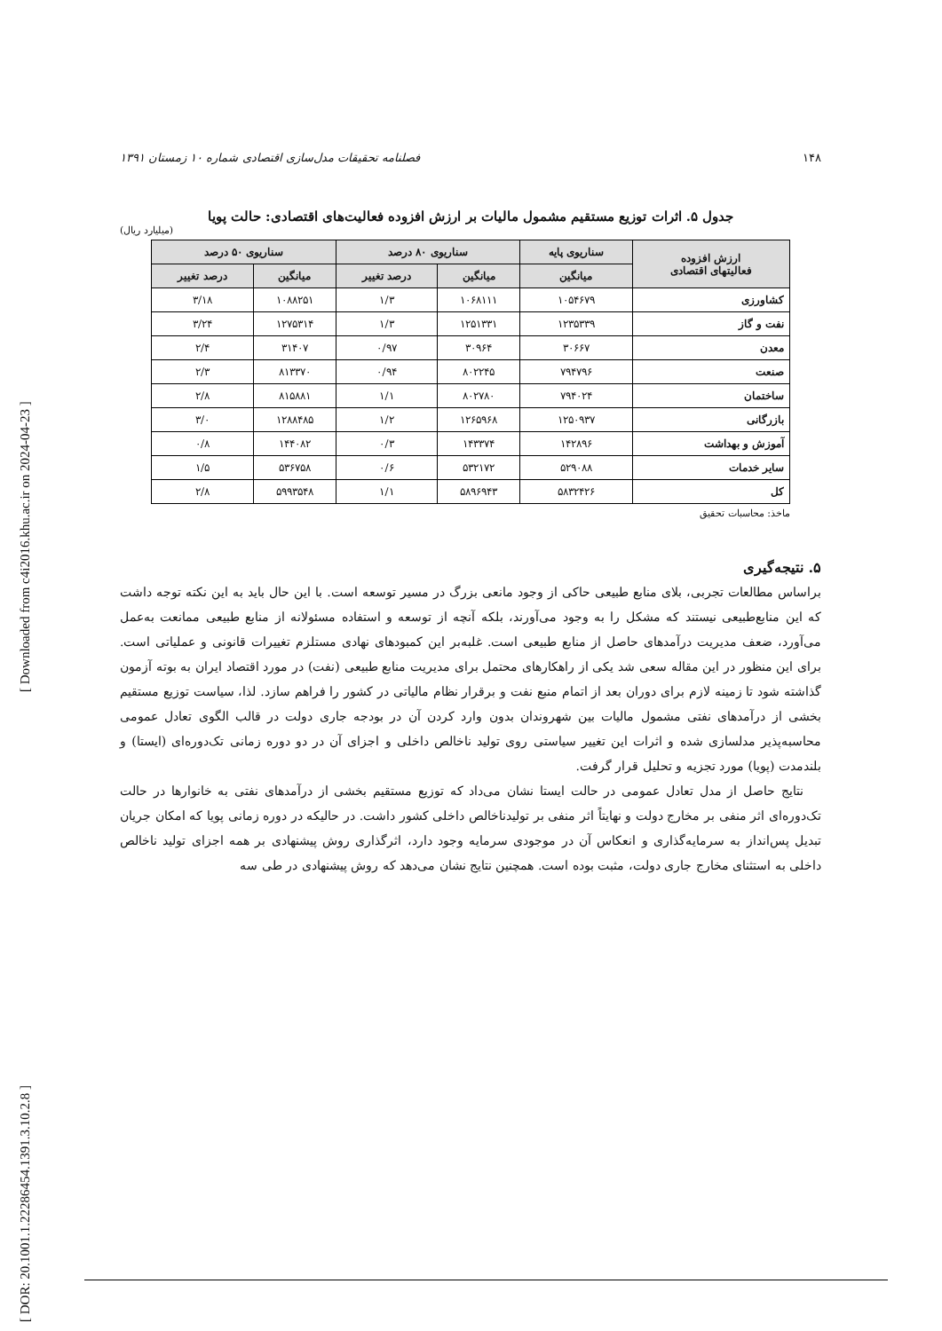[ Downloaded from c4i2016.khu.ac.ir on 2024-04-23 ]
[ DOR: 20.1001.1.22286454.1391.3.10.2.8 ]
۱۴۸ فصلنامه تحقیقات مدل‌سازی اقتصادی شماره ۱۰ زمستان ۱۳۹۱
جدول ۵. اثرات توزیع مستقیم مشمول مالیات بر ارزش افزوده فعالیت‌های اقتصادی: حالت پویا
(میلیارد ریال)
| ارزش افزوده فعالیتهای اقتصادی | سناریوی پایه | سناریوی ۸۰ درصد | | سناریوی ۵۰ درصد | |
| --- | --- | --- | --- | --- | --- |
| | میانگین | میانگین | درصد تغییر | میانگین | درصد تغییر |
| کشاورزی | ۱۰۵۴۶۷۹ | ۱۰۶۸۱۱۱ | ۱/۳ | ۱۰۸۸۲۵۱ | ۳/۱۸ |
| نفت و گاز | ۱۲۳۵۳۳۹ | ۱۲۵۱۳۳۱ | ۱/۳ | ۱۲۷۵۳۱۴ | ۳/۲۴ |
| معدن | ۳۰۶۶۷ | ۳۰۹۶۴ | ۰/۹۷ | ۳۱۴۰۷ | ۲/۴ |
| صنعت | ۷۹۴۷۹۶ | ۸۰۲۲۴۵ | ۰/۹۴ | ۸۱۳۳۷۰ | ۲/۳ |
| ساختمان | ۷۹۴۰۲۴ | ۸۰۲۷۸۰ | ۱/۱ | ۸۱۵۸۸۱ | ۲/۸ |
| بازرگانی | ۱۲۵۰۹۳۷ | ۱۲۶۵۹۶۸ | ۱/۲ | ۱۲۸۸۴۸۵ | ۳/۰ |
| آموزش و بهداشت | ۱۴۲۸۹۶ | ۱۴۳۳۷۴ | ۰/۳ | ۱۴۴۰۸۲ | ۰/۸ |
| سایر خدمات | ۵۲۹۰۸۸ | ۵۳۲۱۷۲ | ۰/۶ | ۵۳۶۷۵۸ | ۱/۵ |
| کل | ۵۸۳۲۴۲۶ | ۵۸۹۶۹۴۳ | ۱/۱ | ۵۹۹۳۵۴۸ | ۲/۸ |
ماخذ: محاسبات تحقیق
۵. نتیجه‌گیری
براساس مطالعات تجربی، بلای منابع طبیعی حاکی از وجود مانعی بزرگ در مسیر توسعه است. با این حال باید به این نکته توجه داشت که این منابع‌طبیعی نیستند که مشکل را به وجود می‌آورند، بلکه آنچه از توسعه و استفاده مسئولانه از منابع طبیعی ممانعت به‌عمل می‌آورد، ضعف مدیریت درآمدهای حاصل از منابع طبیعی است. غلبه‌بر این کمبودهای نهادی مستلزم تغییرات قانونی و عملیاتی است. برای این منظور در این مقاله سعی شد یکی از راهکارهای محتمل برای مدیریت منابع طبیعی (نفت) در مورد اقتصاد ایران به بوته آزمون گذاشته شود تا زمینه لازم برای دوران بعد از اتمام منبع نفت و برقرار نظام مالیاتی در کشور را فراهم سازد. لذا، سیاست توزیع مستقیم بخشی از درآمدهای نفتی مشمول مالیات بین شهروندان بدون وارد کردن آن در بودجه جاری دولت در قالب الگوی تعادل عمومی محاسبه‌پذیر مدلسازی شده و اثرات این تغییر سیاستی روی تولید ناخالص داخلی و اجزای آن در دو دوره زمانی تک‌دوره‌ای (ایستا) و بلندمدت (پویا) مورد تجزیه و تحلیل قرار گرفت.
نتایج حاصل از مدل تعادل عمومی در حالت ایستا نشان می‌داد که توزیع مستقیم بخشی از درآمدهای نفتی به خانوارها در حالت تک‌دوره‌ای اثر منفی بر مخارج دولت و نهایتاً اثر منفی بر تولیدناخالص داخلی کشور داشت. در حالیکه در دوره زمانی پویا که امکان جریان تبدیل پس‌انداز به سرمایه‌گذاری و انعکاس آن در موجودی سرمایه وجود دارد، اثرگذاری روش پیشنهادی بر همه اجزای تولید ناخالص داخلی به استثنای مخارج جاری دولت، مثبت بوده است. همچنین نتایج نشان می‌دهد که روش پیشنهادی در طی سه